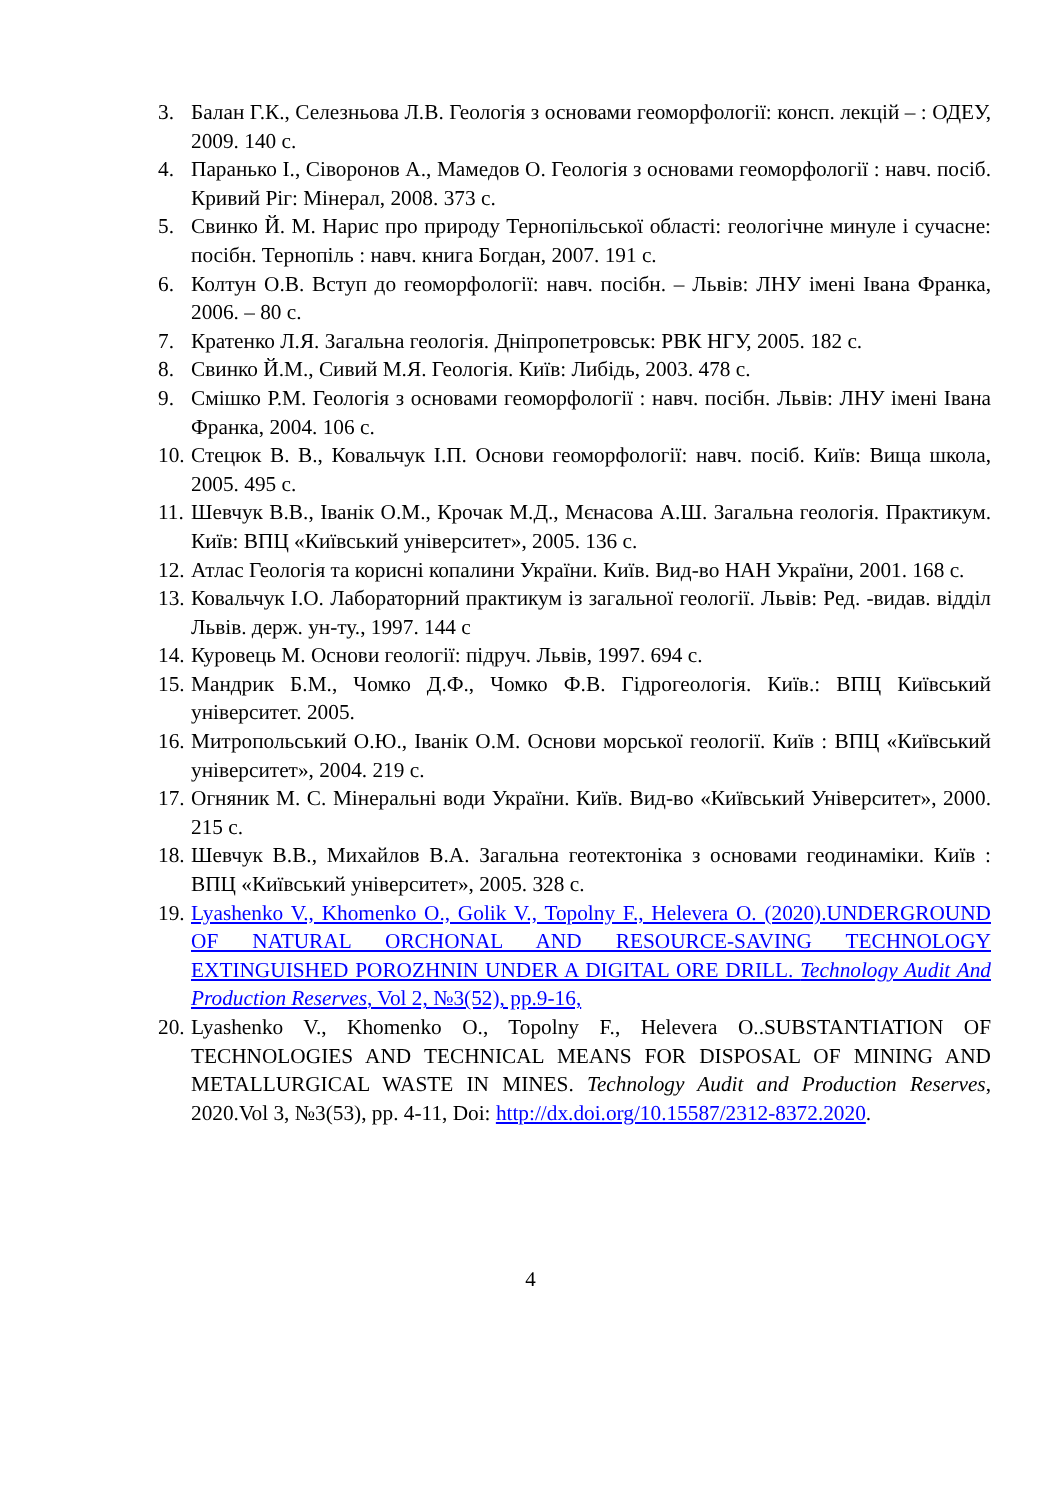3. Балан Г.К., Селезньова Л.В. Геологія з основами геоморфології: консп. лекцій – : ОДЕУ, 2009. 140 с.
4. Паранько І., Сіворонов А., Мамедов О. Геологія з основами геоморфології : навч. посіб. Кривий Ріг: Мінерал, 2008. 373 с.
5. Свинко Й. М. Нарис про природу Тернопільської області: геологічне минуле і сучасне: посібн. Тернопіль : навч. книга Богдан, 2007. 191 с.
6. Колтун О.В. Вступ до геоморфології: навч. посібн. – Львів: ЛНУ імені Івана Франка, 2006. – 80 с.
7. Кратенко Л.Я. Загальна геологія. Дніпропетровськ: РВК НГУ, 2005. 182 с.
8. Свинко Й.М., Сивий М.Я. Геологія. Київ: Либідь, 2003. 478 с.
9. Смішко Р.М. Геологія з основами геоморфології : навч. посібн. Львів: ЛНУ імені Івана Франка, 2004. 106 с.
10. Стецюк В. В., Ковальчук І.П. Основи геоморфології: навч. посіб. Київ: Вища школа, 2005. 495 с.
11. Шевчук В.В., Іванік О.М., Крочак М.Д., Мєнасова А.Ш. Загальна геологія. Практикум. Київ: ВПЦ «Київський університет», 2005. 136 с.
12. Атлас Геологія та корисні копалини України. Київ. Вид-во НАН України, 2001. 168 с.
13. Ковальчук І.О. Лабораторний практикум із загальної геології. Львів: Ред. -видав. відділ Львів. держ. ун-ту., 1997. 144 с
14. Куровець М. Основи геології: підруч. Львів, 1997. 694 с.
15. Мандрик Б.М., Чомко Д.Ф., Чомко Ф.В. Гідрогеологія. Київ.: ВПЦ Київський університет. 2005.
16. Митропольський О.Ю., Іванік О.М. Основи морської геології. Київ : ВПЦ «Київський університет», 2004. 219 с.
17. Огняник М. С. Мінеральні води України. Київ. Вид-во «Київський Університет», 2000. 215 с.
18. Шевчук В.В., Михайлов В.А. Загальна геотектоніка з основами геодинаміки. Київ : ВПЦ «Київський університет», 2005. 328 с.
19. Lyashenko V., Khomenko O., Golik V., Topolny F., Helevera O. (2020).UNDERGROUND OF NATURAL ORCHONAL AND RESOURCE-SAVING TECHNOLOGY EXTINGUISHED POROZHNIN UNDER A DIGITAL ORE DRILL. Technology Audit And Production Reserves, Vol 2, №3(52), pp.9-16,
20. Lyashenko V., Khomenko O., Topolny F., Helevera O..SUBSTANTIATION OF TECHNOLOGIES AND TECHNICAL MEANS FOR DISPOSAL OF MINING AND METALLURGICAL WASTE IN MINES. Technology Audit and Production Reserves, 2020.Vol 3, №3(53), pp. 4-11, Doi: http://dx.doi.org/10.15587/2312-8372.2020.
4